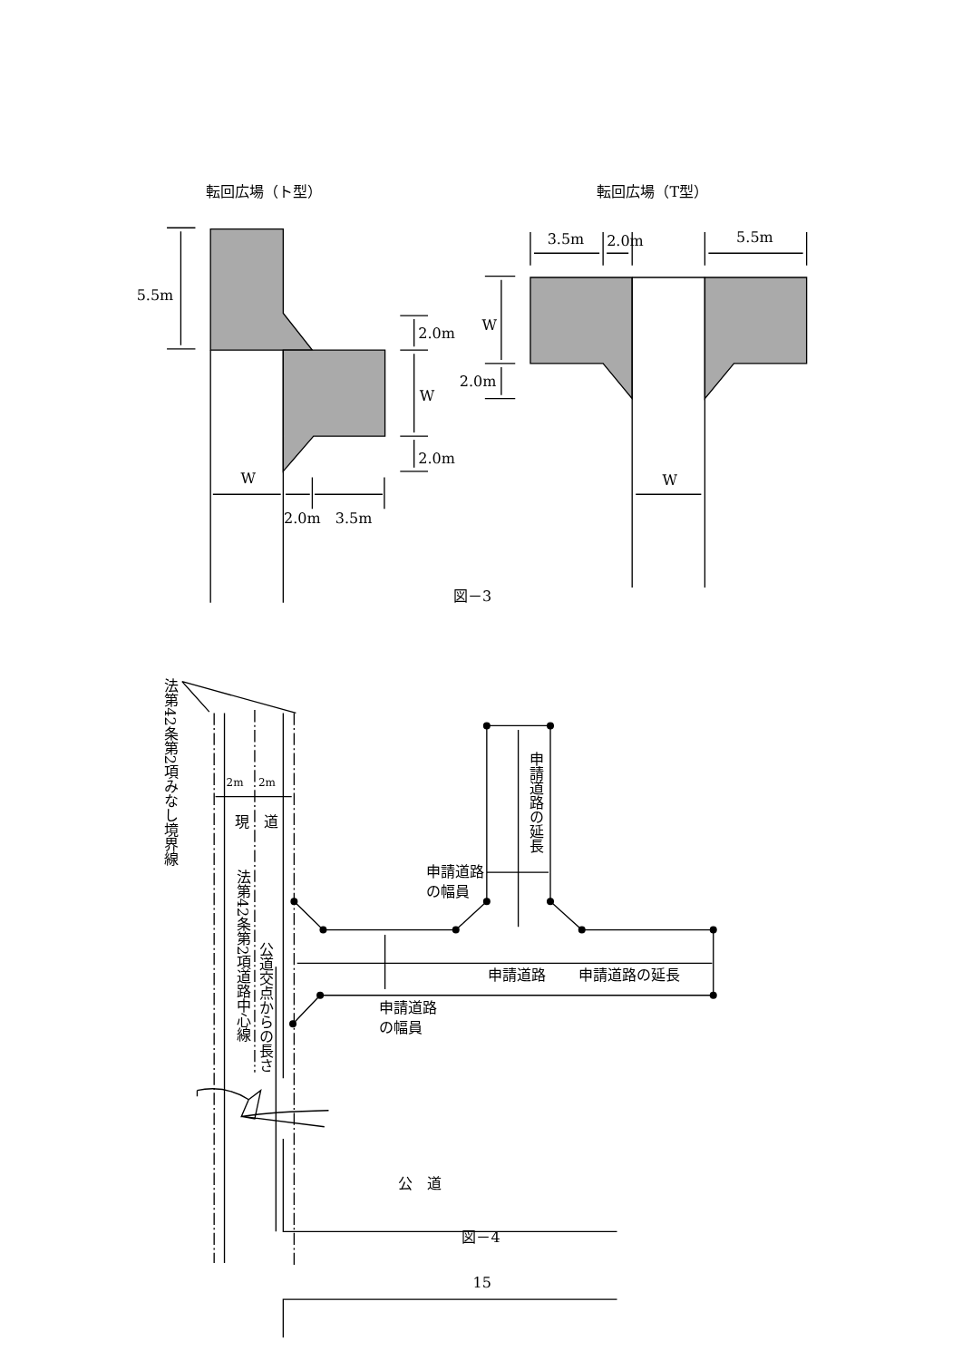転回広場（ト型）
転回広場（T型）
5.5m
2.0m
W
2.0m
W
2.0m
3.5m
3.5m
2.0m
5.5m
W
2.0m
W
図－3
法第42条第2項みなし境界線
2m
2m
現
道
法第42条第2項道路中心線
公道交点からの長さ
申請道路の延長
申請道路
の幅員
申請道路
申請道路の延長
申請道路
の幅員
公　道
図－4
15